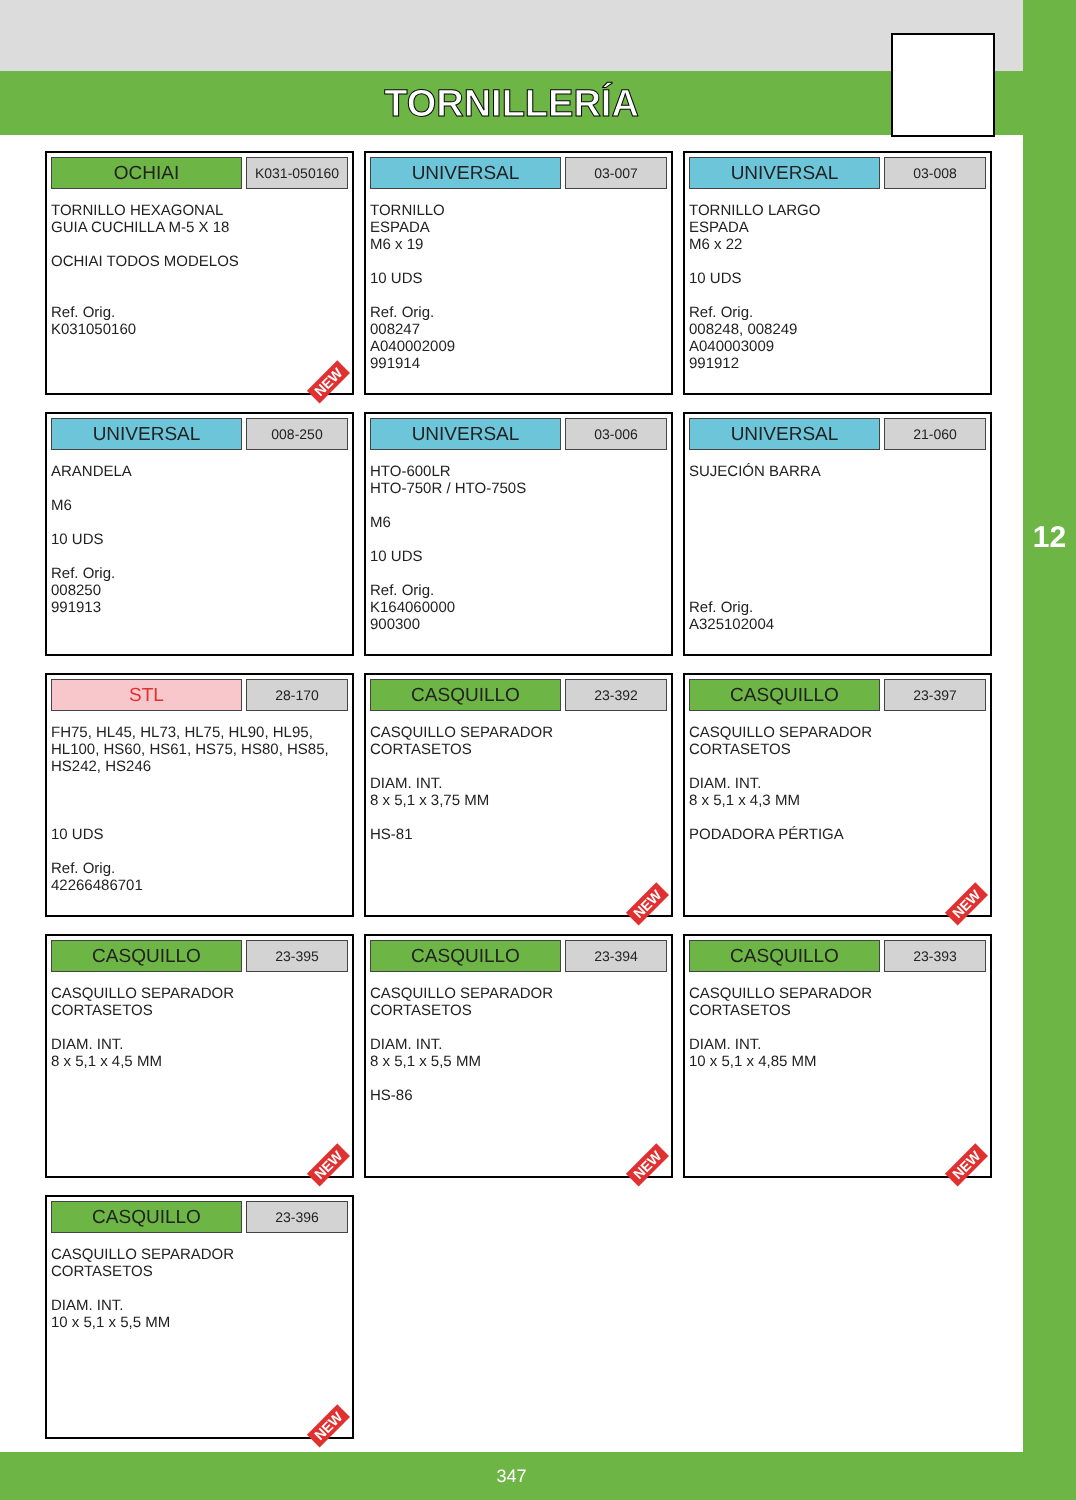TORNILLERÍA
12
OCHIAI
K031-050160
TORNILLO HEXAGONAL
GUIA CUCHILLA M-5 X 18
OCHIAI TODOS MODELOS
Ref. Orig.
K031050160
NEW
UNIVERSAL
03-007
TORNILLO
ESPADA
M6 x 19
10 UDS
Ref. Orig.
008247
A040002009
991914
UNIVERSAL
03-008
TORNILLO LARGO
ESPADA
M6 x 22
10 UDS
Ref. Orig.
008248, 008249
A040003009
991912
UNIVERSAL
008-250
ARANDELA
M6
10 UDS
Ref. Orig.
008250
991913
UNIVERSAL
03-006
HTO-600LR
HTO-750R / HTO-750S
M6
10 UDS
Ref. Orig.
K164060000
900300
UNIVERSAL
21-060
SUJECIÓN BARRA
Ref. Orig.
A325102004
STL
28-170
FH75, HL45, HL73, HL75, HL90, HL95,
HL100, HS60, HS61, HS75, HS80, HS85,
HS242, HS246
10 UDS
Ref. Orig.
42266486701
CASQUILLO
23-392
CASQUILLO SEPARADOR
CORTASETOS
DIAM. INT.
8 x 5,1 x 3,75 MM
HS-81
NEW
CASQUILLO
23-397
CASQUILLO SEPARADOR
CORTASETOS
DIAM. INT.
8 x 5,1 x 4,3 MM
PODADORA PÉRTIGA
NEW
CASQUILLO
23-395
CASQUILLO SEPARADOR
CORTASETOS
DIAM. INT.
8 x 5,1 x 4,5 MM
NEW
CASQUILLO
23-394
CASQUILLO SEPARADOR
CORTASETOS
DIAM. INT.
8 x 5,1 x 5,5 MM
HS-86
NEW
CASQUILLO
23-393
CASQUILLO SEPARADOR
CORTASETOS
DIAM. INT.
10 x 5,1 x 4,85 MM
NEW
CASQUILLO
23-396
CASQUILLO SEPARADOR
CORTASETOS
DIAM. INT.
10 x 5,1 x 5,5 MM
NEW
347